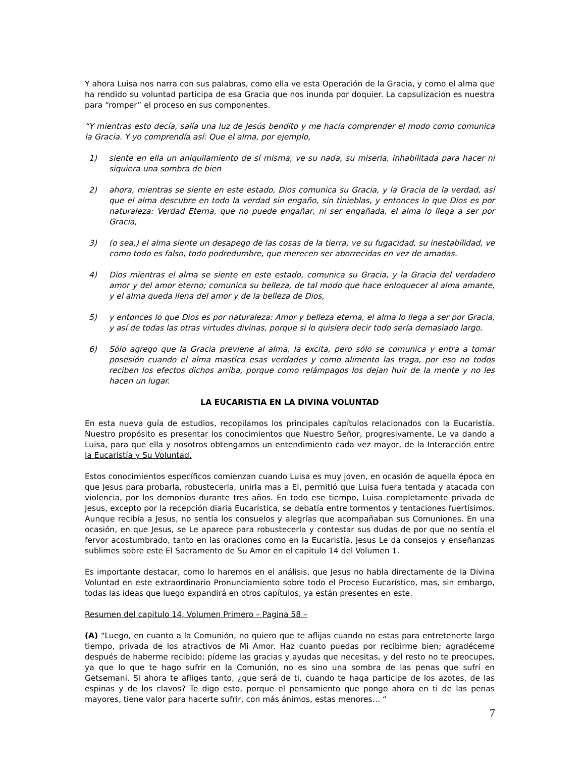Y ahora Luisa nos narra con sus palabras, como ella ve esta Operación de la Gracia, y como el alma que ha rendido su voluntad participa de esa Gracia que nos inunda por doquier. La capsulizacion es nuestra para “romper” el proceso en sus componentes.
“Y mientras esto decía, salía una luz de Jesús bendito y me hacía comprender el modo como comunica la Gracia. Y yo comprendía así: Que el alma, por ejemplo,
1) siente en ella un aniquilamiento de sí misma, ve su nada, su miseria, inhabilitada para hacer ni siquiera una sombra de bien
2) ahora, mientras se siente en este estado, Dios comunica su Gracia, y la Gracia de la verdad, así que el alma descubre en todo la verdad sin engaño, sin tinieblas, y entonces lo que Dios es por naturaleza: Verdad Eterna, que no puede engañar, ni ser engañada, el alma lo llega a ser por Gracia,
3) (o sea,) el alma siente un desapego de las cosas de la tierra, ve su fugacidad, su inestabilidad, ve como todo es falso, todo podredumbre, que merecen ser aborrecidas en vez de amadas.
4) Dios mientras el alma se siente en este estado, comunica su Gracia, y la Gracia del verdadero amor y del amor eterno; comunica su belleza, de tal modo que hace enloquecer al alma amante, y el alma queda llena del amor y de la belleza de Dios,
5) y entonces lo que Dios es por naturaleza: Amor y belleza eterna, el alma lo llega a ser por Gracia, y así de todas las otras virtudes divinas, porque si lo quisiera decir todo sería demasiado largo.
6) Sólo agrego que la Gracia previene al alma, la excita, pero sólo se comunica y entra a tomar posesión cuando el alma mastica esas verdades y como alimento las traga, por eso no todos reciben los efectos dichos arriba, porque como relámpagos los dejan huir de la mente y no les hacen un lugar.
LA EUCARISTIA EN LA DIVINA VOLUNTAD
En esta nueva guía de estudios, recopilamos los principales capítulos relacionados con la Eucaristía. Nuestro propósito es presentar los conocimientos que Nuestro Señor, progresivamente, Le va dando a Luisa, para que ella y nosotros obtengamos un entendimiento cada vez mayor, de la Interacción entre la Eucaristía y Su Voluntad.
Estos conocimientos específicos comienzan cuando Luisa es muy joven, en ocasión de aquella época en que Jesus para probarla, robustecerla, unirla mas a El, permitió que Luisa fuera tentada y atacada con violencia, por los demonios durante tres años. En todo ese tiempo, Luisa completamente privada de Jesus, excepto por la recepción diaria Eucarística, se debatía entre tormentos y tentaciones fuertísimos. Aunque recibía a Jesus, no sentía los consuelos y alegrías que acompañaban sus Comuniones. En una ocasión, en que Jesus, se Le aparece para robustecerla y contestar sus dudas de por que no sentía el fervor acostumbrado, tanto en las oraciones como en la Eucaristía, Jesus Le da consejos y enseñanzas sublimes sobre este El Sacramento de Su Amor en el capitulo 14 del Volumen 1.
Es importante destacar, como lo haremos en el análisis, que Jesus no habla directamente de la Divina Voluntad en este extraordinario Pronunciamiento sobre todo el Proceso Eucarístico, mas, sin embargo, todas las ideas que luego expandirá en otros capítulos, ya están presentes en este.
Resumen del capitulo 14, Volumen Primero – Pagina 58 –
(A) “Luego, en cuanto a la Comunión, no quiero que te aflijas cuando no estas para entretenerte largo tiempo, privada de los atractivos de Mi Amor. Haz cuanto puedas por recibirme bien; agradéceme después de haberme recibido; pídeme las gracias y ayudas que necesitas, y del resto no te preocupes, ya que lo que te hago sufrir en la Comunión, no es sino una sombra de las penas que sufrí en Getsemani. Si ahora te afliges tanto, ¿que será de ti, cuando te haga participe de los azotes, de las espinas y de los clavos? Te digo esto, porque el pensamiento que pongo ahora en ti de las penas mayores, tiene valor para hacerte sufrir, con más ánimos, estas menores… “
7